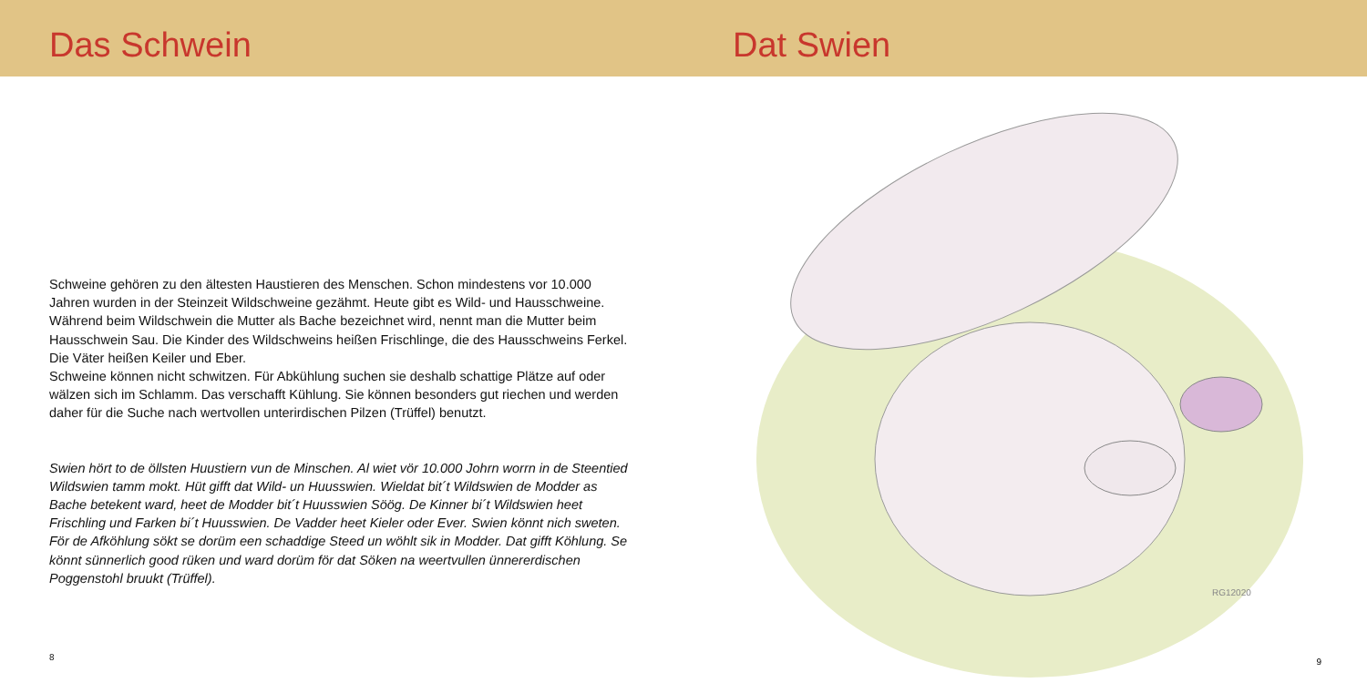Das Schwein Dat Swien
Schweine gehören zu den ältesten Haustieren des Menschen. Schon mindestens vor 10.000 Jahren wurden in der Steinzeit Wildschweine gezähmt. Heute gibt es Wild- und Hausschweine.
Während beim Wildschwein die Mutter als Bache bezeichnet wird, nennt man die Mutter beim Hausschwein Sau. Die Kinder des Wildschweins heißen Frischlinge, die des Hausschweins Ferkel. Die Väter heißen Keiler und Eber.
Schweine können nicht schwitzen. Für Abkühlung suchen sie deshalb schattige Plätze auf oder wälzen sich im Schlamm. Das verschafft Kühlung. Sie können besonders gut riechen und werden daher für die Suche nach wertvollen unterirdischen Pilzen (Trüffel) benutzt.
Swien hört to de öllsten Huustiern vun de Minschen. Al wiet vör 10.000 Johrn worrn in de Steentied Wildswien tamm mokt. Hüt gifft dat Wild- un Huusswien. Wieldat bit´t Wildswien de Modder as Bache betekent ward, heet de Modder bit´t Huusswien Söög. De Kinner bi´t Wildswien heet Frischling und Farken bi´t Huusswien. De Vadder heet Kieler oder Ever. Swien könnt nich sweten. För de Afköhlung sökt se dorüm een schaddige Steed un wöhlt sik in Modder. Dat gifft Köhlung. Se könnt sünnerlich good rüken und ward dorüm för dat Söken na weertvullen ünnererdischen Poggenstohl bruukt (Trüffel).
8
RG12020
9